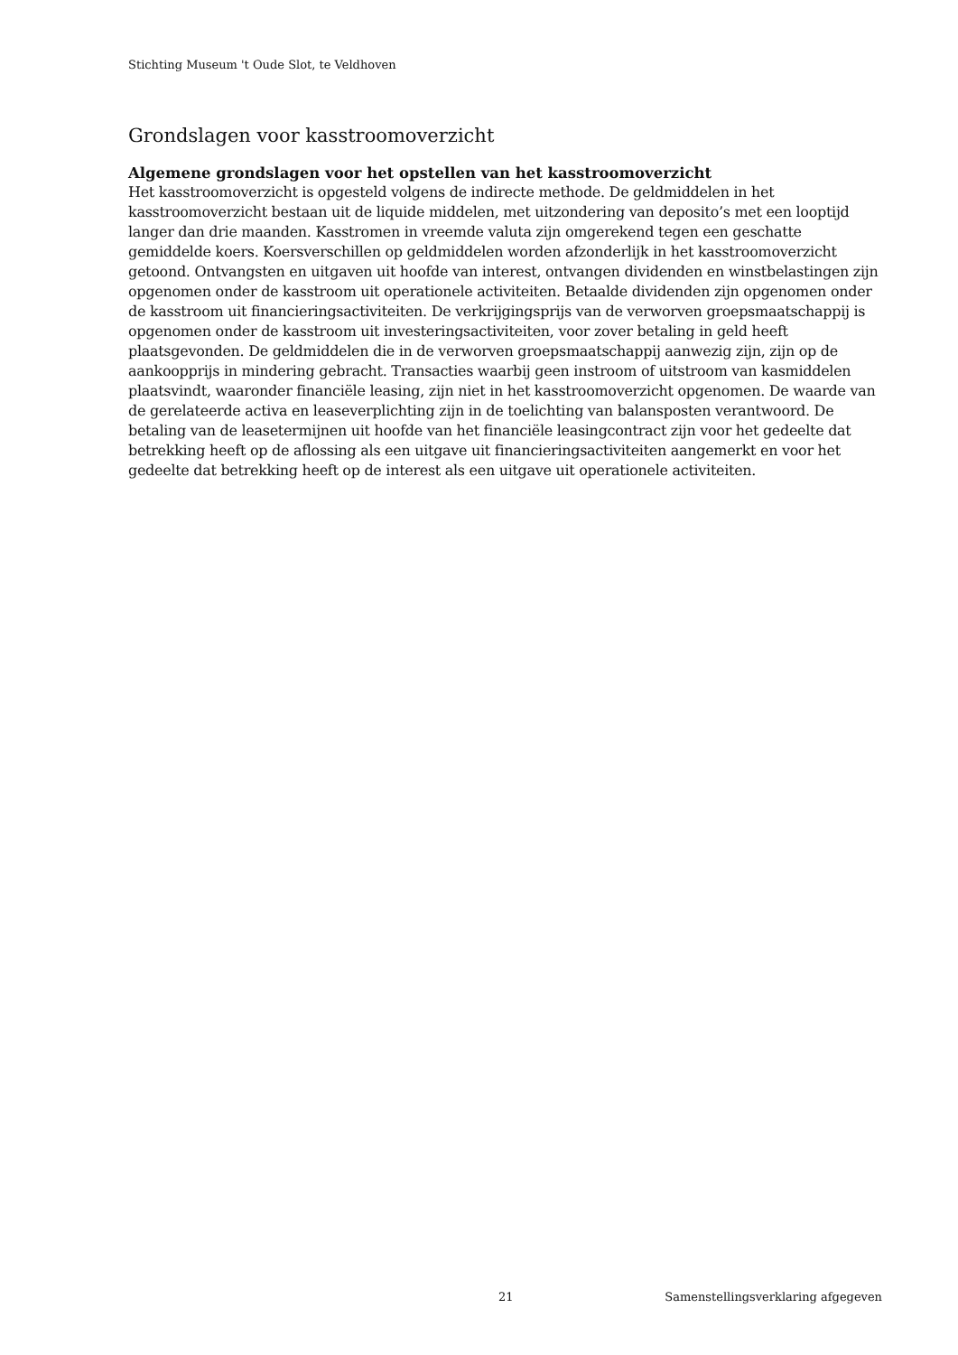Stichting Museum 't Oude Slot, te Veldhoven
Grondslagen voor kasstroomoverzicht
Algemene grondslagen voor het opstellen van het kasstroomoverzicht
Het kasstroomoverzicht is opgesteld volgens de indirecte methode. De geldmiddelen in het kasstroomoverzicht bestaan uit de liquide middelen, met uitzondering van deposito’s met een looptijd langer dan drie maanden. Kasstromen in vreemde valuta zijn omgerekend tegen een geschatte gemiddelde koers. Koersverschillen op geldmiddelen worden afzonderlijk in het kasstroomoverzicht getoond. Ontvangsten en uitgaven uit hoofde van interest, ontvangen dividenden en winstbelastingen zijn opgenomen onder de kasstroom uit operationele activiteiten. Betaalde dividenden zijn opgenomen onder de kasstroom uit financieringsactiviteiten. De verkrijgingsprijs van de verworven groepsmaatschappij is opgenomen onder de kasstroom uit investeringsactiviteiten, voor zover betaling in geld heeft plaatsgevonden. De geldmiddelen die in de verworven groepsmaatschappij aanwezig zijn, zijn op de aankoopprijs in mindering gebracht. Transacties waarbij geen instroom of uitstroom van kasmiddelen plaatsvindt, waaronder financiële leasing, zijn niet in het kasstroomoverzicht opgenomen. De waarde van de gerelateerde activa en leaseverplichting zijn in de toelichting van balansposten verantwoord. De betaling van de leasetermijnen uit hoofde van het financiële leasingcontract zijn voor het gedeelte dat betrekking heeft op de aflossing als een uitgave uit financieringsactiviteiten aangemerkt en voor het gedeelte dat betrekking heeft op de interest als een uitgave uit operationele activiteiten.
21 Samenstellingsverklaring afgegeven